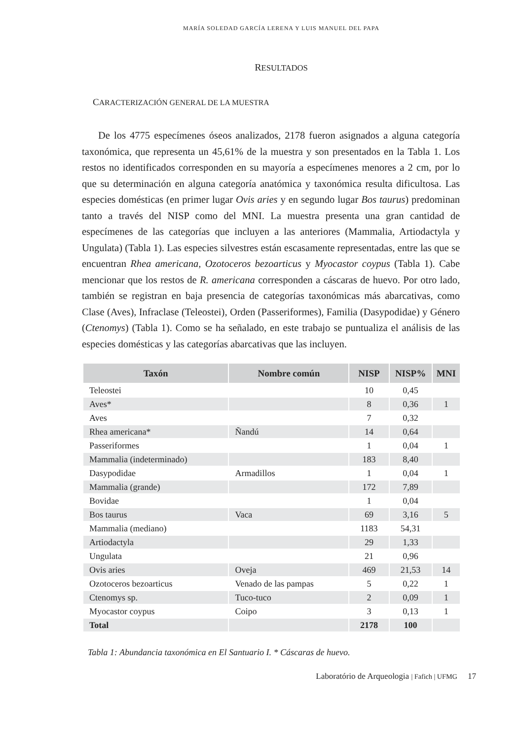MARÍA SOLEDAD GARCÍA LERENA Y LUIS MANUEL DEL PAPA
RESULTADOS
CARACTERIZACIÓN GENERAL DE LA MUESTRA
De los 4775 especímenes óseos analizados, 2178 fueron asignados a alguna categoría taxonómica, que representa un 45,61% de la muestra y son presentados en la Tabla 1. Los restos no identificados corresponden en su mayoría a especímenes menores a 2 cm, por lo que su determinación en alguna categoría anatómica y taxonómica resulta dificultosa. Las especies domésticas (en primer lugar Ovis aries y en segundo lugar Bos taurus) predominan tanto a través del NISP como del MNI. La muestra presenta una gran cantidad de especímenes de las categorías que incluyen a las anteriores (Mammalia, Artiodactyla y Ungulata) (Tabla 1). Las especies silvestres están escasamente representadas, entre las que se encuentran Rhea americana, Ozotoceros bezoarticus y Myocastor coypus (Tabla 1). Cabe mencionar que los restos de R. americana corresponden a cáscaras de huevo. Por otro lado, también se registran en baja presencia de categorías taxonómicas más abarcativas, como Clase (Aves), Infraclase (Teleostei), Orden (Passeriformes), Familia (Dasypodidae) y Género (Ctenomys) (Tabla 1). Como se ha señalado, en este trabajo se puntualiza el análisis de las especies domésticas y las categorías abarcativas que las incluyen.
| Taxón | Nombre común | NISP | NISP% | MNI |
| --- | --- | --- | --- | --- |
| Teleostei | | 10 | 0,45 | |
| Aves* | | 8 | 0,36 | 1 |
| Aves | | 7 | 0,32 | |
| Rhea americana* | Ñandú | 14 | 0,64 | |
| Passeriformes | | 1 | 0,04 | 1 |
| Mammalia (indeterminado) | | 183 | 8,40 | |
| Dasypodidae | Armadillos | 1 | 0,04 | 1 |
| Mammalia (grande) | | 172 | 7,89 | |
| Bovidae | | 1 | 0,04 | |
| Bos taurus | Vaca | 69 | 3,16 | 5 |
| Mammalia (mediano) | | 1183 | 54,31 | |
| Artiodactyla | | 29 | 1,33 | |
| Ungulata | | 21 | 0,96 | |
| Ovis aries | Oveja | 469 | 21,53 | 14 |
| Ozotoceros bezoarticus | Venado de las pampas | 5 | 0,22 | 1 |
| Ctenomys sp. | Tuco-tuco | 2 | 0,09 | 1 |
| Myocastor coypus | Coipo | 3 | 0,13 | 1 |
| Total | | 2178 | 100 | |
Tabla 1: Abundancia taxonómica en El Santuario I. * Cáscaras de huevo.
Laboratório de Arqueologia | Fafich | UFMG 17